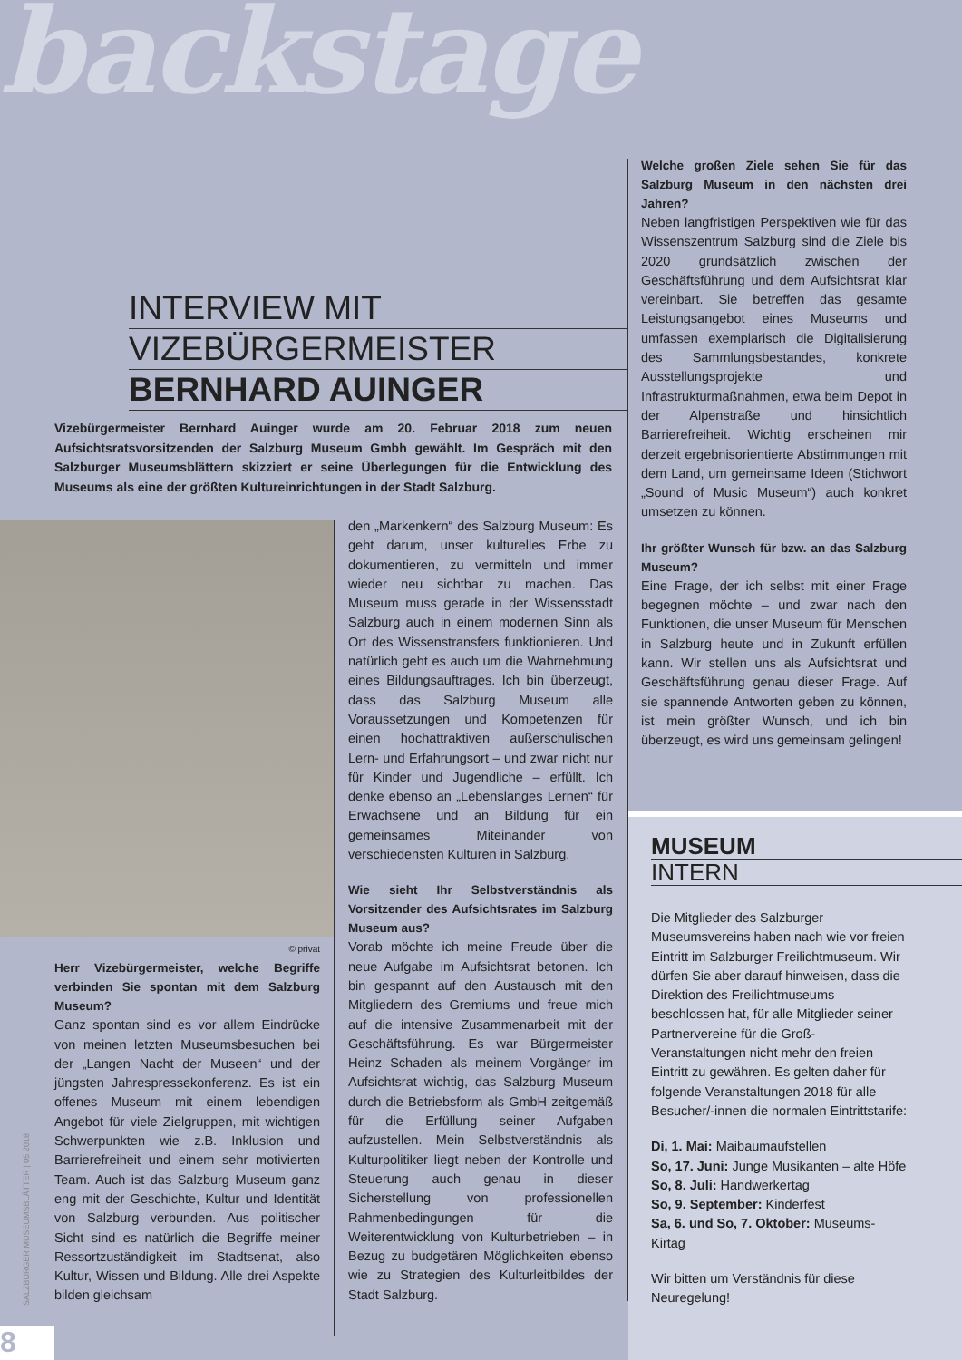backstage
INTERVIEW MIT
VIZEBÜRGERMEISTER
BERNHARD AUINGER
Vizebürgermeister Bernhard Auinger wurde am 20. Februar 2018 zum neuen Aufsichtsratsvorsitzenden der Salzburg Museum Gmbh gewählt. Im Gespräch mit den Salzburger Museumsblättern skizziert er seine Überlegungen für die Entwicklung des Museums als eine der größten Kultureinrichtungen in der Stadt Salzburg.
© privat
Herr Vizebürgermeister, welche Begriffe verbinden Sie spontan mit dem Salzburg Museum?
Ganz spontan sind es vor allem Eindrücke von meinen letzten Museumsbesuchen bei der „Langen Nacht der Museen“ und der jüngsten Jahrespressekonferenz. Es ist ein offenes Museum mit einem lebendigen Angebot für viele Zielgruppen, mit wichtigen Schwerpunkten wie z.B. Inklusion und Barrierefreiheit und einem sehr motivierten Team. Auch ist das Salzburg Museum ganz eng mit der Geschichte, Kultur und Identität von Salzburg verbunden. Aus politischer Sicht sind es natürlich die Begriffe meiner Ressortzuständigkeit im Stadtsenat, also Kultur, Wissen und Bildung. Alle drei Aspekte bilden gleichsam
den „Markenkern“ des Salzburg Museum: Es geht darum, unser kulturelles Erbe zu dokumentieren, zu vermitteln und immer wieder neu sichtbar zu machen. Das Museum muss gerade in der Wissensstadt Salzburg auch in einem modernen Sinn als Ort des Wissenstransfers funktionieren. Und natürlich geht es auch um die Wahrnehmung eines Bildungsauftrages. Ich bin überzeugt, dass das Salzburg Museum alle Voraussetzungen und Kompetenzen für einen hochattraktiven außerschulischen Lern- und Erfahrungsort – und zwar nicht nur für Kinder und Jugendliche – erfüllt. Ich denke ebenso an „Lebenslanges Lernen“ für Erwachsene und an Bildung für ein gemeinsames Miteinander von verschiedensten Kulturen in Salzburg.
Wie sieht Ihr Selbstverständnis als Vorsitzender des Aufsichtsrates im Salzburg Museum aus?
Vorab möchte ich meine Freude über die neue Aufgabe im Aufsichtsrat betonen. Ich bin gespannt auf den Austausch mit den Mitgliedern des Gremiums und freue mich auf die intensive Zusammenarbeit mit der Geschäftsführung. Es war Bürgermeister Heinz Schaden als meinem Vorgänger im Aufsichtsrat wichtig, das Salzburg Museum durch die Betriebsform als GmbH zeitgemäß für die Erfüllung seiner Aufgaben aufzustellen. Mein Selbstverständnis als Kulturpolitiker liegt neben der Kontrolle und Steuerung auch genau in dieser Sicherstellung von professionellen Rahmenbedingungen für die Weiterentwicklung von Kulturbetrieben – in Bezug zu budgetären Möglichkeiten ebenso wie zu Strategien des Kulturleitbildes der Stadt Salzburg.
Welche großen Ziele sehen Sie für das Salzburg Museum in den nächsten drei Jahren?
Neben langfristigen Perspektiven wie für das Wissenszentrum Salzburg sind die Ziele bis 2020 grundsätzlich zwischen der Geschäftsführung und dem Aufsichtsrat klar vereinbart. Sie betreffen das gesamte Leistungsangebot eines Museums und umfassen exemplarisch die Digitalisierung des Sammlungsbestandes, konkrete Ausstellungsprojekte und Infrastrukturmaßnahmen, etwa beim Depot in der Alpenstraße und hinsichtlich Barrierefreiheit. Wichtig erscheinen mir derzeit ergebnisorientierte Abstimmungen mit dem Land, um gemeinsame Ideen (Stichwort „Sound of Music Museum“) auch konkret umsetzen zu können.
Ihr größter Wunsch für bzw. an das Salzburg Museum?
Eine Frage, der ich selbst mit einer Frage begegnen möchte – und zwar nach den Funktionen, die unser Museum für Menschen in Salzburg heute und in Zukunft erfüllen kann. Wir stellen uns als Aufsichtsrat und Geschäftsführung genau dieser Frage. Auf sie spannende Antworten geben zu können, ist mein größter Wunsch, und ich bin überzeugt, es wird uns gemeinsam gelingen!
MUSEUM
INTERN
Die Mitglieder des Salzburger Museumsvereins haben nach wie vor freien Eintritt im Salzburger Freilichtmuseum. Wir dürfen Sie aber darauf hinweisen, dass die Direktion des Freilichtmuseums beschlossen hat, für alle Mitglieder seiner Partnervereine für die Groß-Veranstaltungen nicht mehr den freien Eintritt zu gewähren. Es gelten daher für folgende Veranstaltungen 2018 für alle Besucher/-innen die normalen Eintrittstarife:
Di, 1. Mai: Maibaumaufstellen
So, 17. Juni: Junge Musikanten – alte Höfe
So, 8. Juli: Handwerkertag
So, 9. September: Kinderfest
Sa, 6. und So, 7. Oktober: Museums-Kirtag
Wir bitten um Verständnis für diese Neuregelung!
8
SALZBURGER MUSEUMSBLÄTTER | 05 2018